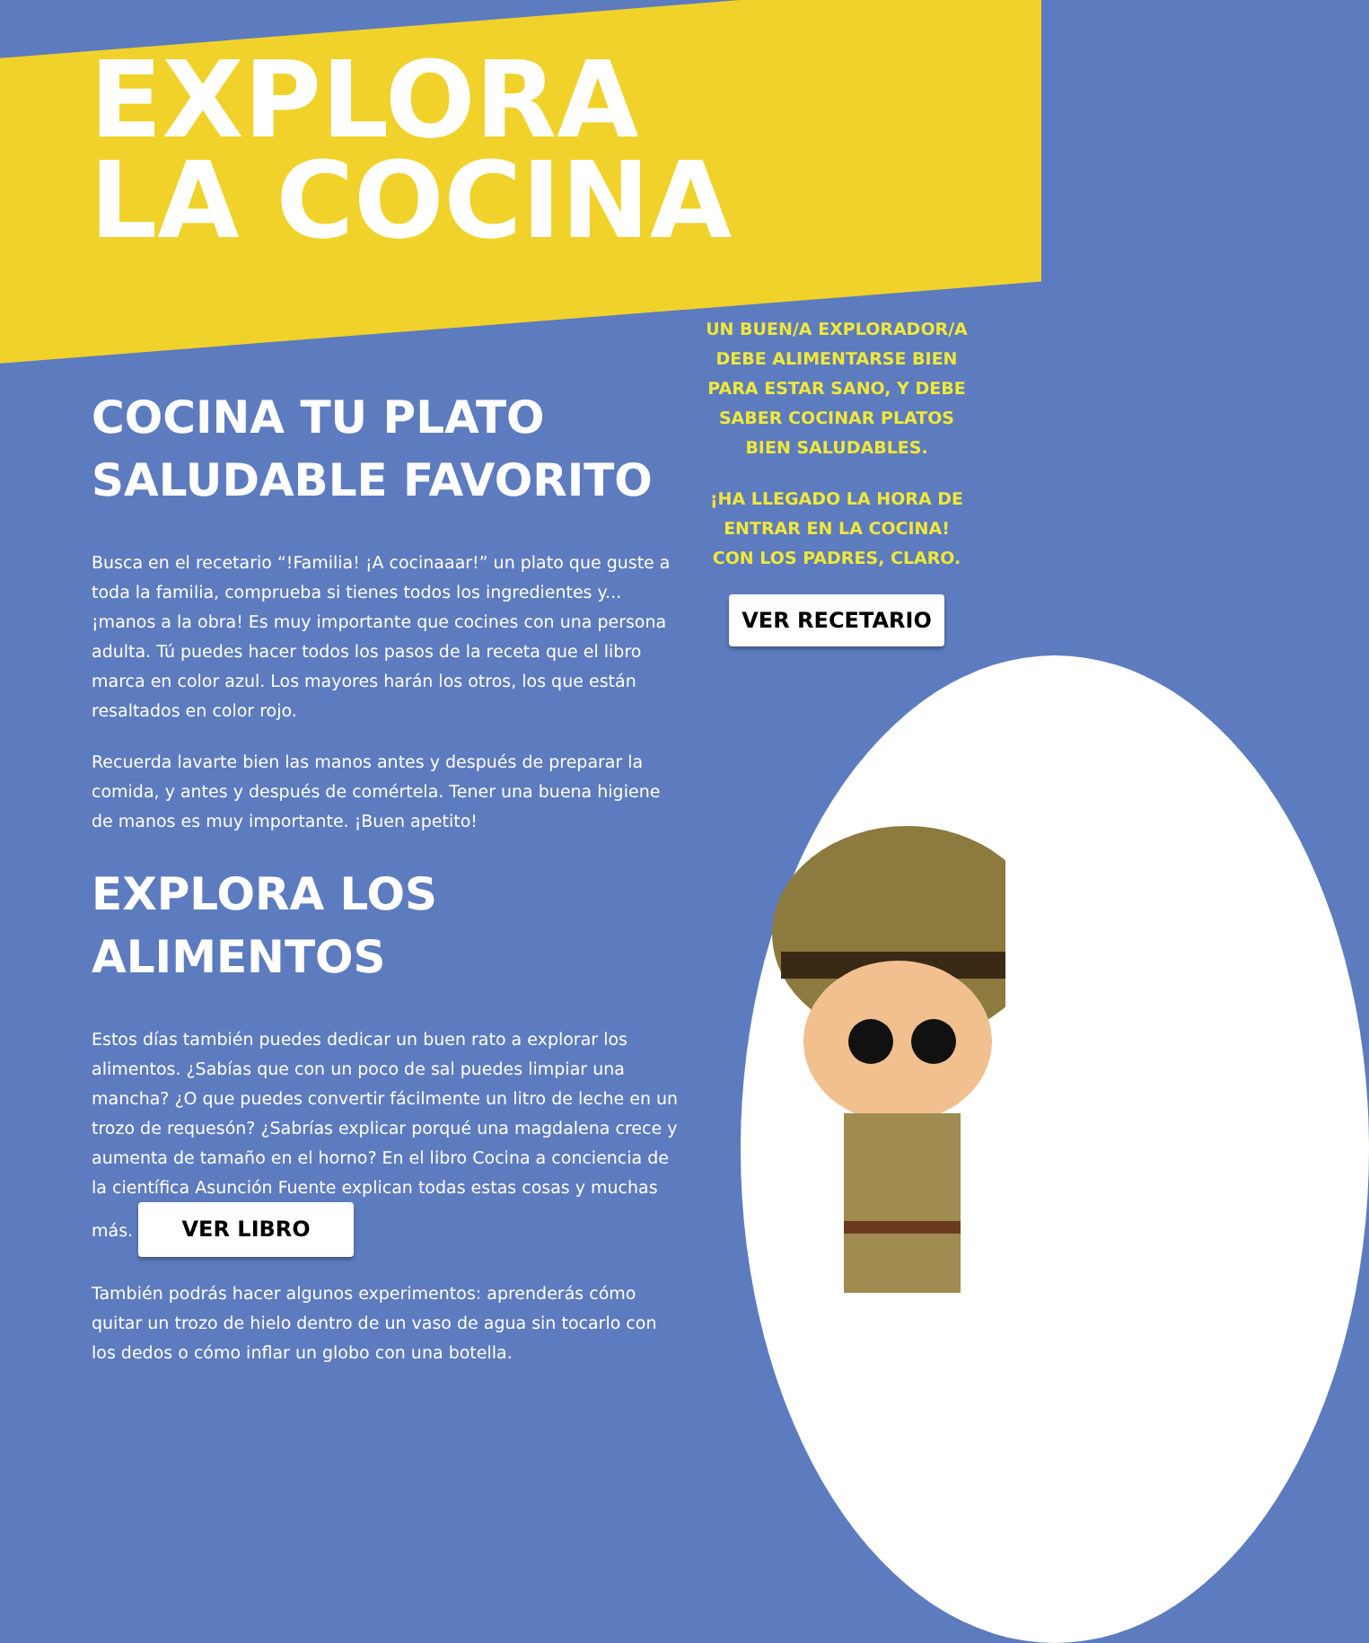EXPLORA
LA COCINA
COCINA TU PLATO SALUDABLE FAVORITO
Busca en el recetario “!Familia! ¡A cocinaaar!” un plato que guste a toda la familia, comprueba si tienes todos los ingredientes y... ¡manos a la obra! Es muy importante que cocines con una persona adulta. Tú puedes hacer todos los pasos de la receta que el libro marca en color azul. Los mayores harán los otros, los que están resaltados en color rojo.
Recuerda lavarte bien las manos antes y después de preparar la comida, y antes y después de comértela. Tener una buena higiene de manos es muy importante. ¡Buen apetito!
EXPLORA LOS ALIMENTOS
Estos días también puedes dedicar un buen rato a explorar los alimentos. ¿Sabías que con un poco de sal puedes limpiar una mancha? ¿O que puedes convertir fácilmente un litro de leche en un trozo de requesón? ¿Sabrías explicar porqué una magdalena crece y aumenta de tamaño en el horno? En el libro Cocina a conciencia de la científica Asunción Fuente explican todas estas cosas y muchas más. VER LIBRO
También podrás hacer algunos experimentos: aprenderás cómo quitar un trozo de hielo dentro de un vaso de agua sin tocarlo con los dedos o cómo inflar un globo con una botella.
UN BUEN/A EXPLORADOR/A DEBE ALIMENTARSE BIEN PARA ESTAR SANO, Y DEBE SABER COCINAR PLATOS BIEN SALUDABLES.
¡HA LLEGADO LA HORA DE ENTRAR EN LA COCINA! CON LOS PADRES, CLARO.
VER RECETARIO